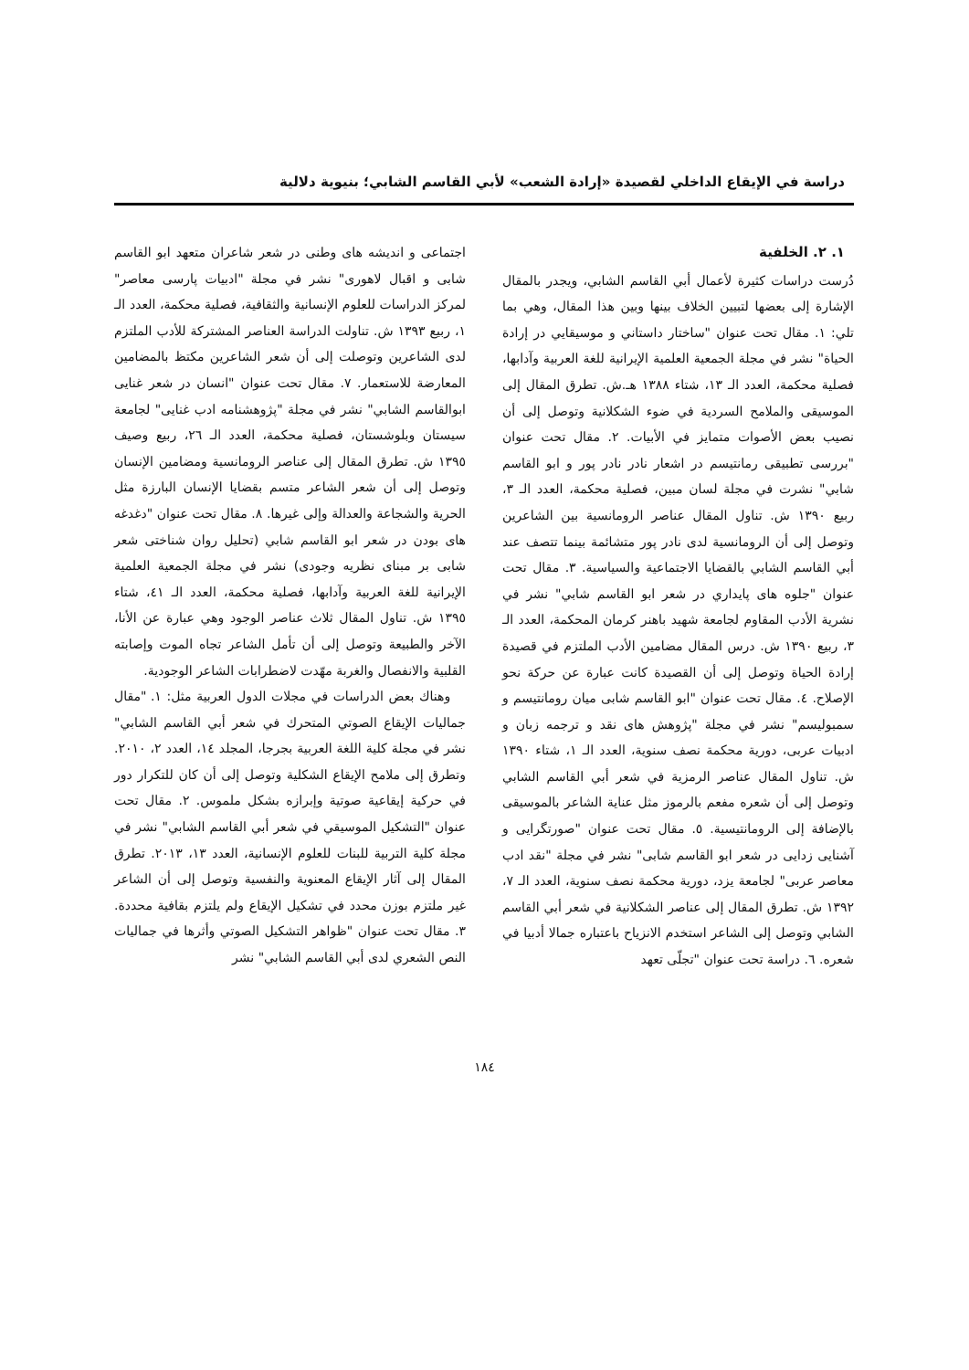دراسة في الإيقاع الداخلي لقصيدة «إرادة الشعب» لأبي القاسم الشابي؛ بنيوية دلالية
١. ٢. الخلفية
دُرست دراسات كثيرة لأعمال أبي القاسم الشابي، ويجدر بالمقال الإشارة إلى بعضها لتبيين الخلاف بينها وبين هذا المقال، وهي بما تلي: ١. مقال تحت عنوان "ساختار داستاني و موسيقايي در إرادة الحياة" نشر في مجلة الجمعية العلمية الإيرانية للغة العربية وآدابها، فصلية محكمة، العدد الـ ١٣، شتاء ١٣٨٨ هـ.ش. تطرق المقال إلى الموسيقى والملامح السردية في ضوء الشكلانية وتوصل إلى أن نصيب بعض الأصوات متمايز في الأبيات. ٢. مقال تحت عنوان "بررسی تطبیقی رمانتیسم در اشعار نادر نادر پور و ابو القاسم شابي" نشرت في مجلة لسان مبين، فصلية محكمة، العدد الـ ٣، ربيع ١٣٩٠ ش. تناول المقال عناصر الرومانسية بين الشاعرين وتوصل إلى أن الرومانسية لدى نادر پور متشائمة بينما تتصف عند أبي القاسم الشابي بالقضايا الاجتماعية والسياسية. ٣. مقال تحت عنوان "جلوه های پایداري در شعر ابو القاسم شابي" نشر في نشرية الأدب المقاوم لجامعة شهيد باهنر كرمان المحكمة، العدد الـ ٣، ربيع ١٣٩٠ ش. درس المقال مضامين الأدب الملتزم في قصيدة إرادة الحياة وتوصل إلى أن القصيدة كانت عبارة عن حركة نحو الإصلاح. ٤. مقال تحت عنوان "ابو القاسم شابی میان رومانتیسم و سمبولیسم" نشر في مجلة "پژوهش های نقد و ترجمه زبان و ادبيات عربی، دورية محكمة نصف سنوية، العدد الـ ١، شتاء ١٣٩٠ ش. تناول المقال عناصر الرمزية في شعر أبي القاسم الشابي وتوصل إلى أن شعره مفعم بالرموز مثل عناية الشاعر بالموسيقى بالإضافة إلى الرومانتيسية. ٥. مقال تحت عنوان "صورتگرايى و آشنايى زدايى در شعر ابو القاسم شابی" نشر في مجلة "نقد ادب معاصر عربی" لجامعة يزد، دورية محكمة نصف سنوية، العدد الـ ٧، ١٣٩٢ ش. تطرق المقال إلى عناصر الشكلانية في شعر أبي القاسم الشابي وتوصل إلى الشاعر استخدم الانزياح باعتباره جمالا أدبيا في شعره. ٦. دراسة تحت عنوان "تجلّی تعهد
اجتماعی و اندیشه های وطنی در شعر شاعران متعهد ابو القاسم شابی و اقبال لاهوری" نشر في مجلة "ادبيات پارسی معاصر" لمركز الدراسات للعلوم الإنسانية والثقافية، فصلية محكمة، العدد الـ ١، ربيع ١٣٩٣ ش. تناولت الدراسة العناصر المشتركة للأدب الملتزم لدى الشاعرين وتوصلت إلى أن شعر الشاعرين مكتظ بالمضامين المعارضة للاستعمار. ٧. مقال تحت عنوان "انسان در شعر غنایی ابوالقاسم الشابي" نشر في مجلة "پژوهشنامه ادب غنایی" لجامعة سيستان وبلوشستان، فصلية محكمة، العدد الـ ٢٦، ربيع وصيف ١٣٩٥ ش. تطرق المقال إلى عناصر الرومانسية ومضامين الإنسان وتوصل إلى أن شعر الشاعر متسم بقضايا الإنسان البارزة مثل الحرية والشجاعة والعدالة وإلى غيرها. ٨. مقال تحت عنوان "دغدغه های بودن در شعر ابو القاسم شابي (تحليل روان شناختی شعر شابی بر مبنای نظريه وجودی) نشر في مجلة الجمعية العلمية الإيرانية للغة العربية وآدابها، فصلية محكمة، العدد الـ ٤١، شتاء ١٣٩٥ ش. تناول المقال ثلاث عناصر الوجود وهي عبارة عن الأنا، الآخر والطبيعة وتوصل إلى أن تأمل الشاعر تجاه الموت وإصابته القلبية والانفصال والغربة مهّدت لاضطرابات الشاعر الوجودية.
وهناك بعض الدراسات في مجلات الدول العربية مثل: ١. "مقال جماليات الإيقاع الصوتي المتحرك في شعر أبي القاسم الشابي" نشر في مجلة كلية اللغة العربية بجرجا، المجلد ١٤، العدد ٢، ٢٠١٠. وتطرق إلى ملامح الإيقاع الشكلية وتوصل إلى أن كان للتكرار دور في حركية إيقاعية صوتية وإبرازه بشكل ملموس. ٢. مقال تحت عنوان "التشكيل الموسيقي في شعر أبي القاسم الشابي" نشر في مجلة كلية التربية للبنات للعلوم الإنسانية، العدد ١٣، ٢٠١٣. تطرق المقال إلى آثار الإيقاع المعنوية والنفسية وتوصل إلى أن الشاعر غير ملتزم بوزن محدد في تشكيل الإيقاع ولم يلتزم بقافية محددة. ٣. مقال تحت عنوان "ظواهر التشكيل الصوتي وأثرها في جماليات النص الشعري لدى أبي القاسم الشابي" نشر
١٨٤